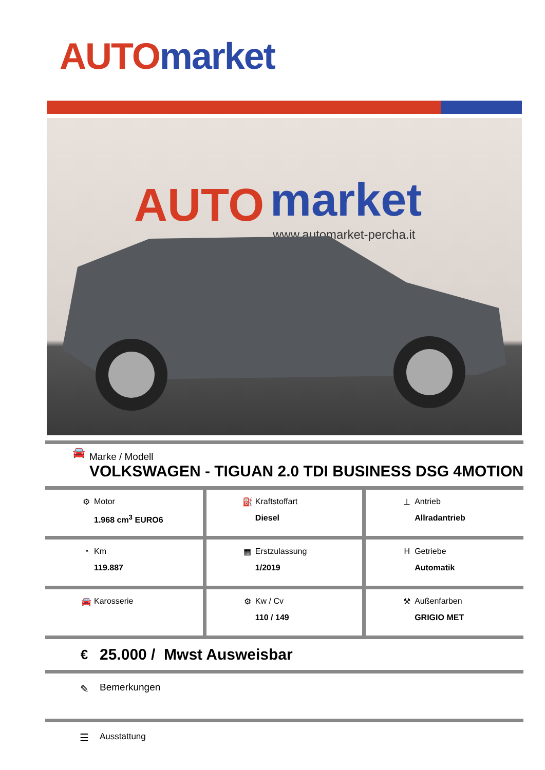AUTO market
AUTO
market
www.automarket-percha.it
🚘
Marke / Modell
VOLKSWAGEN - TIGUAN 2.0 TDI BUSINESS DSG 4MOTION
| ⚙ Motor 1.968 cm<sup>3</sup> EURO6 | ⛽ Kraftstoffart Diesel | ⊥ Antrieb Allradantrieb |
| ◔ Km 119.887 | ▦ Erstzulassung 1/2019 | H Getriebe Automatik |
| 🚘 Karosserie | ⚙ Kw / Cv 110 / 149 | ⚒ Außenfarben GRIGIO MET |
€
25.000 / Mwst Ausweisbar
✎ Bemerkungen
☰
Ausstattung